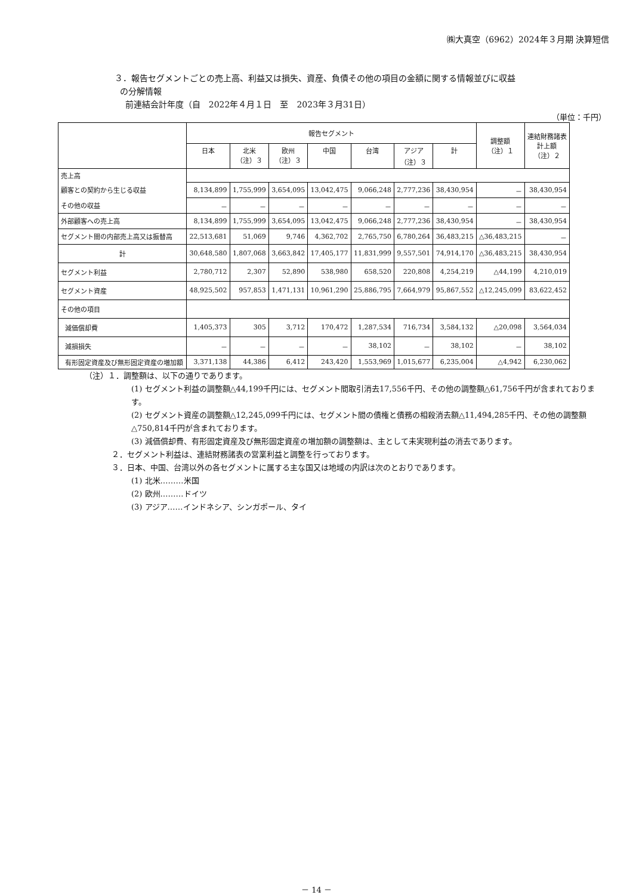㈱大真空（6962）2024年３月期 決算短信
３．報告セグメントごとの売上高、利益又は損失、資産、負債その他の項目の金額に関する情報並びに収益
の分解情報
前連結会計年度（自　2022年４月１日　至　2023年３月31日）
（単位：千円）
| | 報告セグメント | | | | | | | 調整額 （注）１ | 連結財務諸表 計上額 （注）２ |
| --- | --- | --- | --- | --- | --- | --- | --- | --- | --- |
| | 日本 | 北米 （注）３ | 欧州 （注）３ | 中国 | 台湾 | アジア （注）３ | 計 | | |
| 売上高 | | | | | | | | | |
| 顧客との契約から生じる収益 | 8,134,899 | 1,755,999 | 3,654,095 | 13,042,475 | 9,066,248 | 2,777,236 | 38,430,954 | － | 38,430,954 |
| その他の収益 | － | － | － | － | － | － | － | － | － |
| 外部顧客への売上高 | 8,134,899 | 1,755,999 | 3,654,095 | 13,042,475 | 9,066,248 | 2,777,236 | 38,430,954 | － | 38,430,954 |
| セグメント間の内部売上高又は振替高 | 22,513,681 | 51,069 | 9,746 | 4,362,702 | 2,765,750 | 6,780,264 | 36,483,215 | △36,483,215 | － |
| 計 | 30,648,580 | 1,807,068 | 3,663,842 | 17,405,177 | 11,831,999 | 9,557,501 | 74,914,170 | △36,483,215 | 38,430,954 |
| セグメント利益 | 2,780,712 | 2,307 | 52,890 | 538,980 | 658,520 | 220,808 | 4,254,219 | △44,199 | 4,210,019 |
| セグメント資産 | 48,925,502 | 957,853 | 1,471,131 | 10,961,290 | 25,886,795 | 7,664,979 | 95,867,552 | △12,245,099 | 83,622,452 |
| その他の項目 | | | | | | | | | |
| 減価償却費 | 1,405,373 | 305 | 3,712 | 170,472 | 1,287,534 | 716,734 | 3,584,132 | △20,098 | 3,564,034 |
| 減損損失 | － | － | － | － | 38,102 | － | 38,102 | － | 38,102 |
| 有形固定資産及び無形固定資産の増加額 | 3,371,138 | 44,386 | 6,412 | 243,420 | 1,553,969 | 1,015,677 | 6,235,004 | △4,942 | 6,230,062 |
（注）１．調整額は、以下の通りであります。
(1) セグメント利益の調整額△44,199千円には、セグメント間取引消去17,556千円、その他の調整額△61,756千円が含まれております。
(2) セグメント資産の調整額△12,245,099千円には、セグメント間の債権と債務の相殺消去額△11,494,285千円、その他の調整額△750,814千円が含まれております。
(3) 減価償却費、有形固定資産及び無形固定資産の増加額の調整額は、主として未実現利益の消去であります。
２．セグメント利益は、連結財務諸表の営業利益と調整を行っております。
３．日本、中国、台湾以外の各セグメントに属する主な国又は地域の内訳は次のとおりであります。
(1) 北米………米国
(2) 欧州………ドイツ
(3) アジア……インドネシア、シンガポール、タイ
－ 14 －